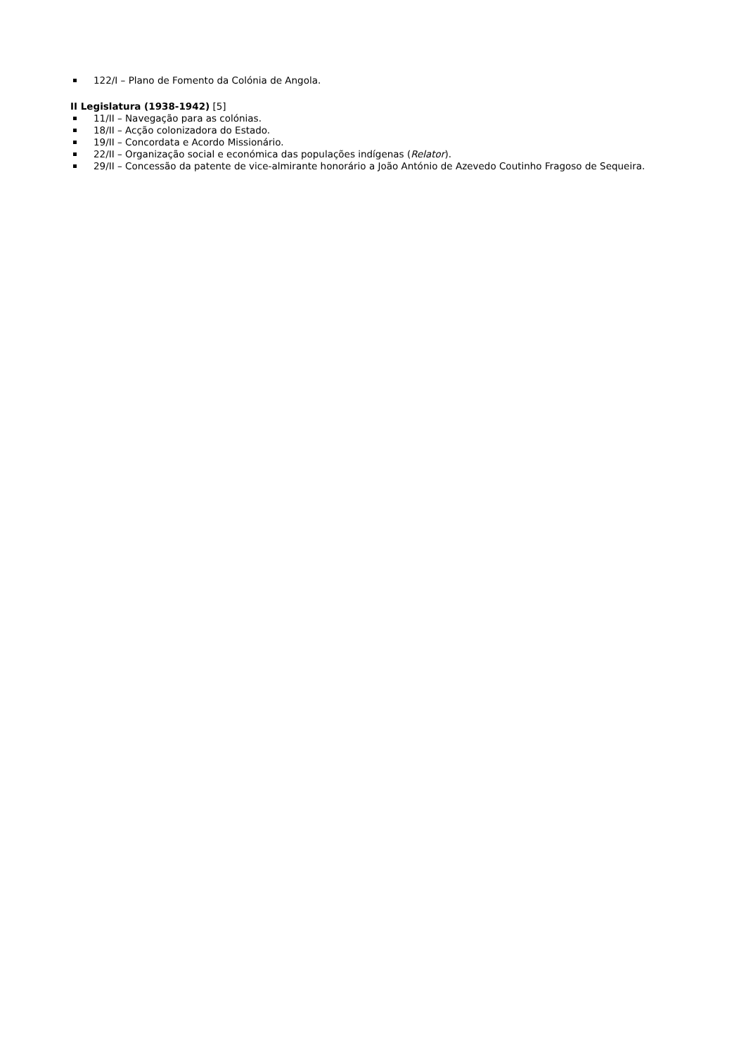122/I – Plano de Fomento da Colónia de Angola.
II Legislatura (1938-1942) [5]
11/II – Navegação para as colónias.
18/II – Acção colonizadora do Estado.
19/II – Concordata e Acordo Missionário.
22/II – Organização social e económica das populações indígenas (Relator).
29/II – Concessão da patente de vice-almirante honorário a João António de Azevedo Coutinho Fragoso de Sequeira.